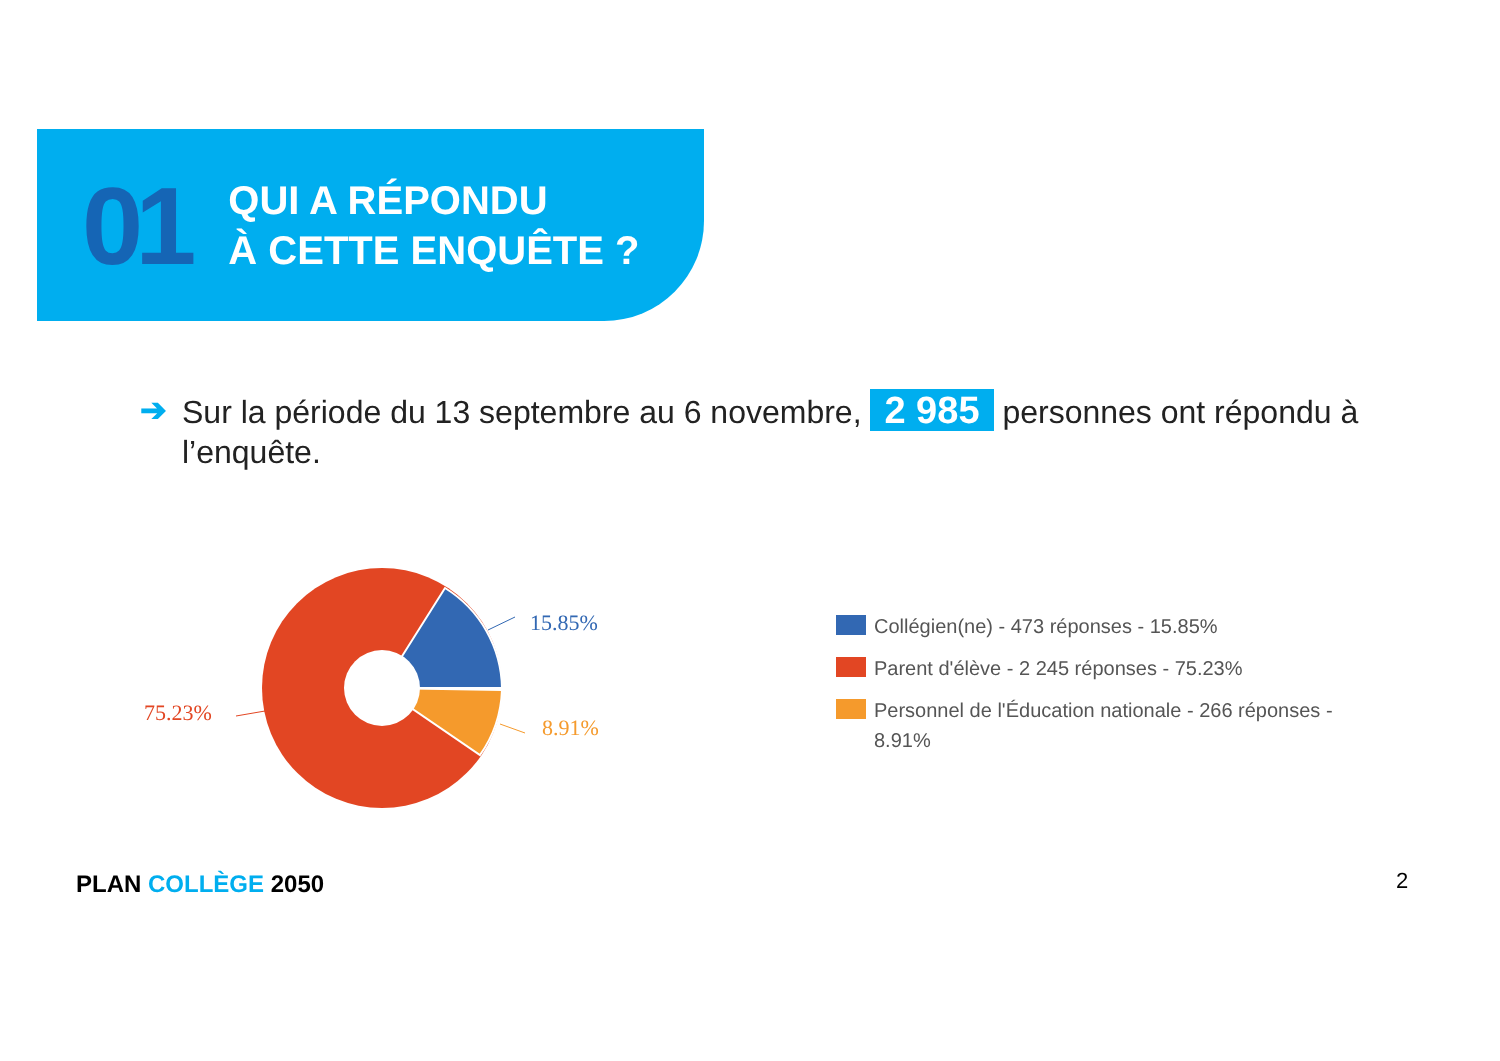01
QUI A RÉPONDU
À CETTE ENQUÊTE ?
➔ Sur la période du 13 septembre au 6 novembre, 2 985 personnes ont répondu à l’enquête.
15.85%
8.91%
75.23%
Collégien(ne) - 473 réponses - 15.85%
Parent d'élève - 2 245 réponses - 75.23%
Personnel de l'Éducation nationale - 266 réponses -
8.91%
PLAN COLLÈGE 2050 2